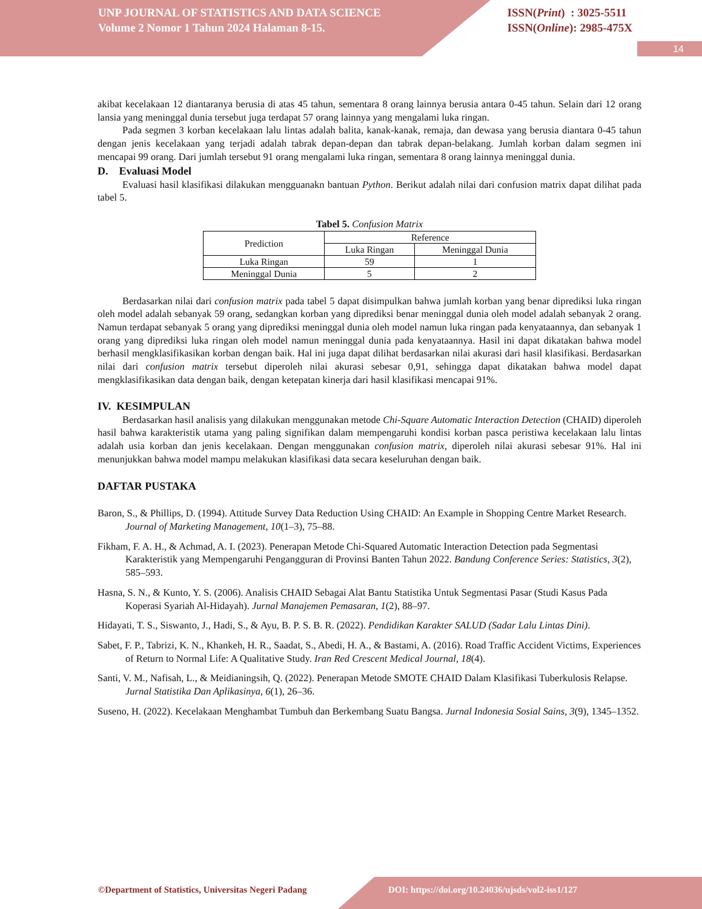UNP JOURNAL OF STATISTICS AND DATA SCIENCE
Volume 2 Nomor 1 Tahun 2024 Halaman 8-15.
ISSN(Print) : 3025-5511
ISSN(Online): 2985-475X
14
akibat kecelakaan 12 diantaranya berusia di atas 45 tahun, sementara 8 orang lainnya berusia antara 0-45 tahun. Selain dari 12 orang lansia yang meninggal dunia tersebut juga terdapat 57 orang lainnya yang mengalami luka ringan.
Pada segmen 3 korban kecelakaan lalu lintas adalah balita, kanak-kanak, remaja, dan dewasa yang berusia diantara 0-45 tahun dengan jenis kecelakaan yang terjadi adalah tabrak depan-depan dan tabrak depan-belakang. Jumlah korban dalam segmen ini mencapai 99 orang. Dari jumlah tersebut 91 orang mengalami luka ringan, sementara 8 orang lainnya meninggal dunia.
D. Evaluasi Model
Evaluasi hasil klasifikasi dilakukan mengguanakn bantuan Python. Berikut adalah nilai dari confusion matrix dapat dilihat pada tabel 5.
Tabel 5. Confusion Matrix
| Prediction | Reference | |
| --- | --- | --- |
| | Luka Ringan | Meninggal Dunia |
| Luka Ringan | 59 | 1 |
| Meninggal Dunia | 5 | 2 |
Berdasarkan nilai dari confusion matrix pada tabel 5 dapat disimpulkan bahwa jumlah korban yang benar diprediksi luka ringan oleh model adalah sebanyak 59 orang, sedangkan korban yang diprediksi benar meninggal dunia oleh model adalah sebanyak 2 orang. Namun terdapat sebanyak 5 orang yang diprediksi meninggal dunia oleh model namun luka ringan pada kenyataannya, dan sebanyak 1 orang yang diprediksi luka ringan oleh model namun meninggal dunia pada kenyataannya. Hasil ini dapat dikatakan bahwa model berhasil mengklasifikasikan korban dengan baik. Hal ini juga dapat dilihat berdasarkan nilai akurasi dari hasil klasifikasi. Berdasarkan nilai dari confusion matrix tersebut diperoleh nilai akurasi sebesar 0,91, sehingga dapat dikatakan bahwa model dapat mengklasifikasikan data dengan baik, dengan ketepatan kinerja dari hasil klasifikasi mencapai 91%.
IV. KESIMPULAN
Berdasarkan hasil analisis yang dilakukan menggunakan metode Chi-Square Automatic Interaction Detection (CHAID) diperoleh hasil bahwa karakteristik utama yang paling signifikan dalam mempengaruhi kondisi korban pasca peristiwa kecelakaan lalu lintas adalah usia korban dan jenis kecelakaan. Dengan menggunakan confusion matrix, diperoleh nilai akurasi sebesar 91%. Hal ini menunjukkan bahwa model mampu melakukan klasifikasi data secara keseluruhan dengan baik.
DAFTAR PUSTAKA
Baron, S., & Phillips, D. (1994). Attitude Survey Data Reduction Using CHAID: An Example in Shopping Centre Market Research. Journal of Marketing Management, 10(1–3), 75–88.
Fikham, F. A. H., & Achmad, A. I. (2023). Penerapan Metode Chi-Squared Automatic Interaction Detection pada Segmentasi Karakteristik yang Mempengaruhi Pengangguran di Provinsi Banten Tahun 2022. Bandung Conference Series: Statistics, 3(2), 585–593.
Hasna, S. N., & Kunto, Y. S. (2006). Analisis CHAID Sebagai Alat Bantu Statistika Untuk Segmentasi Pasar (Studi Kasus Pada Koperasi Syariah Al-Hidayah). Jurnal Manajemen Pemasaran, 1(2), 88–97.
Hidayati, T. S., Siswanto, J., Hadi, S., & Ayu, B. P. S. B. R. (2022). Pendidikan Karakter SALUD (Sadar Lalu Lintas Dini).
Sabet, F. P., Tabrizi, K. N., Khankeh, H. R., Saadat, S., Abedi, H. A., & Bastami, A. (2016). Road Traffic Accident Victims, Experiences of Return to Normal Life: A Qualitative Study. Iran Red Crescent Medical Journal, 18(4).
Santi, V. M., Nafisah, L., & Meidianingsih, Q. (2022). Penerapan Metode SMOTE CHAID Dalam Klasifikasi Tuberkulosis Relapse. Jurnal Statistika Dan Aplikasinya, 6(1), 26–36.
Suseno, H. (2022). Kecelakaan Menghambat Tumbuh dan Berkembang Suatu Bangsa. Jurnal Indonesia Sosial Sains, 3(9), 1345–1352.
©Department of Statistics, Universitas Negeri Padang
DOI: https://doi.org/10.24036/ujsds/vol2-iss1/127